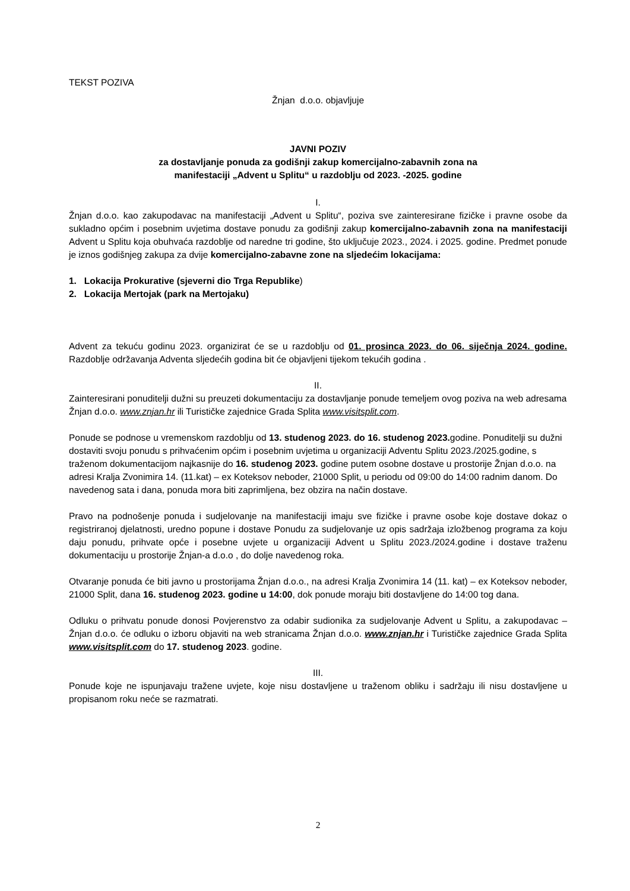TEKST POZIVA
Žnjan d.o.o. objavljuje
JAVNI POZIV
za dostavljanje ponuda za godišnji zakup komercijalno-zabavnih zona na
manifestaciji „Advent u Splitu“ u razdoblju od 2023. -2025. godine
I.
Žnjan d.o.o. kao zakupodavac na manifestaciji „Advent u Splitu“, poziva sve zainteresirane fizičke i pravne osobe da sukladno općim i posebnim uvjetima dostave ponudu za godišnji zakup komercijalno-zabavnih zona na manifestaciji Advent u Splitu koja obuhvaća razdoblje od naredne tri godine, što uključuje 2023., 2024. i 2025. godine. Predmet ponude je iznos godišnjeg zakupa za dvije komercijalno-zabavne zone na sljedećim lokacijama:
1. Lokacija Prokurative (sjeverni dio Trga Republike)
2. Lokacija Mertojak (park na Mertojaku)
Advent za tekuću godinu 2023. organizirat će se u razdoblju od 01. prosinca 2023. do 06. siječnja 2024. godine. Razdoblje održavanja Adventa sljedećih godina bit će objavljeni tijekom tekućih godina .
II.
Zainteresirani ponuditelji dužni su preuzeti dokumentaciju za dostavljanje ponude temeljem ovog poziva na web adresama Žnjan d.o.o. www.znjan.hr ili Turističke zajednice Grada Splita www.visitsplit.com.
Ponude se podnose u vremenskom razdoblju od 13. studenog 2023. do 16. studenog 2023. godine. Ponuditelji su dužni dostaviti svoju ponudu s prihvaćenim općim i posebnim uvjetima u organizaciji Adventu Splitu 2023./2025.godine, s traženom dokumentacijom najkasnije do 16. studenog 2023. godine putem osobne dostave u prostorije Žnjan d.o.o. na adresi Kralja Zvonimira 14. (11.kat) – ex Koteksov neboder, 21000 Split, u periodu od 09:00 do 14:00 radnim danom. Do navedenog sata i dana, ponuda mora biti zaprimljena, bez obzira na način dostave.
Pravo na podnošenje ponuda i sudjelovanje na manifestaciji imaju sve fizičke i pravne osobe koje dostave dokaz o registriranoj djelatnosti, uredno popune i dostave Ponudu za sudjelovanje uz opis sadržaja izložbenog programa za koju daju ponudu, prihvate opće i posebne uvjete u organizaciji Advent u Splitu 2023./2024.godine i dostave traženu dokumentaciju u prostorije Žnjan-a d.o.o , do dolje navedenog roka.
Otvaranje ponuda će biti javno u prostorijama Žnjan d.o.o., na adresi Kralja Zvonimira 14 (11. kat) – ex Koteksov neboder, 21000 Split, dana 16. studenog 2023. godine u 14:00, dok ponude moraju biti dostavljene do 14:00 tog dana.
Odluku o prihvatu ponude donosi Povjerenstvo za odabir sudionika za sudjelovanje Advent u Splitu, a zakupodavac – Žnjan d.o.o. će odluku o izboru objaviti na web stranicama Žnjan d.o.o. www.znjan.hr i Turističke zajednice Grada Splita www.visitsplit.com do 17. studenog 2023. godine.
III.
Ponude koje ne ispunjavaju tražene uvjete, koje nisu dostavljene u traženom obliku i sadržaju ili nisu dostavljene u propisanom roku neće se razmatrati.
2